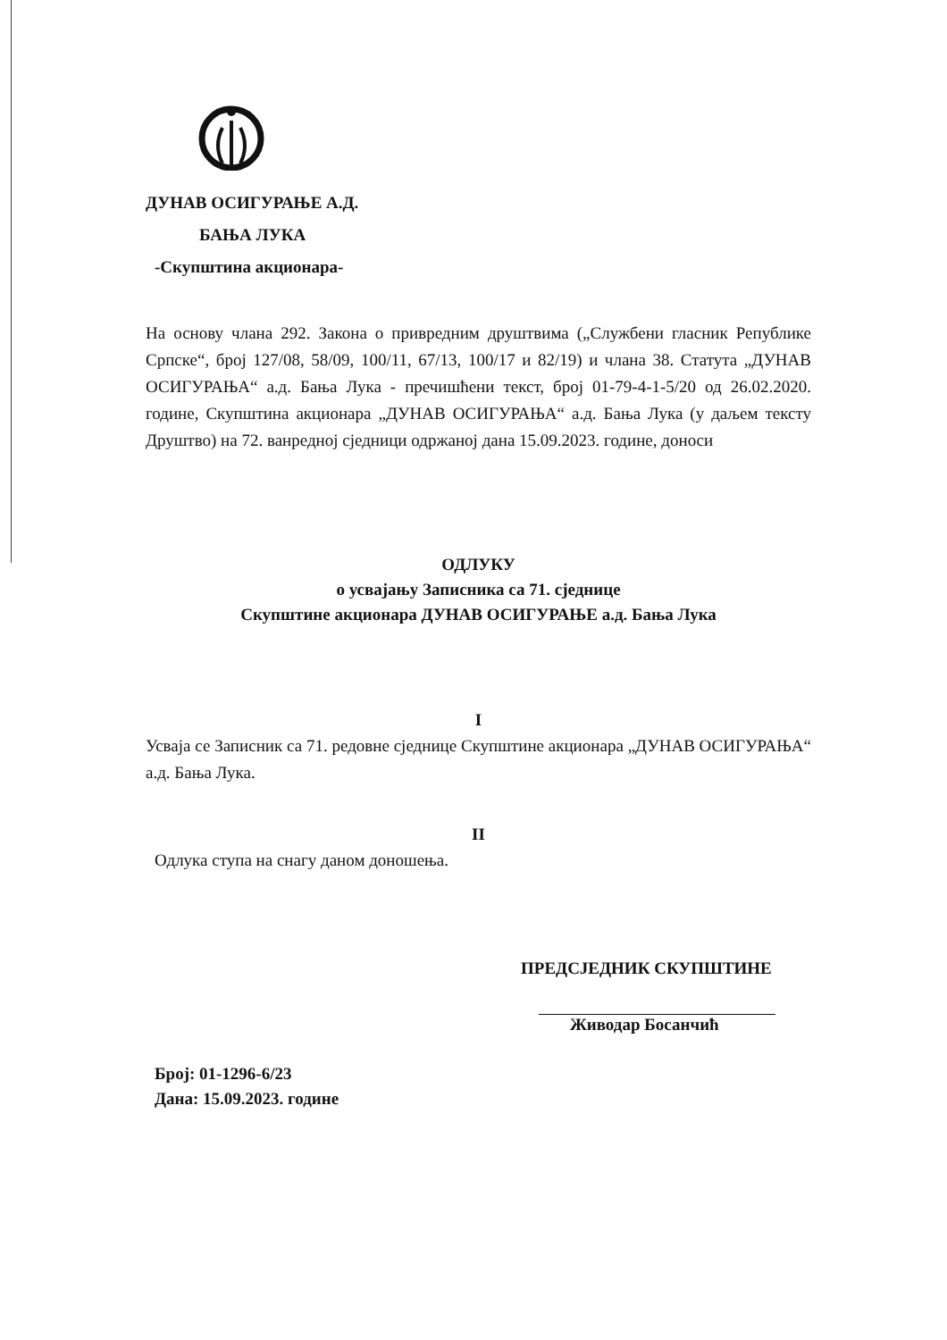ДУНАВ ОСИГУРАЊЕ А.Д.
БАЊА ЛУКА
-Скупштина акционара-
На основу члана 292. Закона о привредним друштвима („Службени гласник Републике Српске“, број 127/08, 58/09, 100/11, 67/13, 100/17 и 82/19) и члана 38. Статута „ДУНАВ ОСИГУРАЊА“ а.д. Бања Лука - пречишћени текст, број 01-79-4-1-5/20 од 26.02.2020. године, Скупштина акционара „ДУНАВ ОСИГУРАЊА“ а.д. Бања Лука (у даљем тексту Друштво) на 72. ванредној сједници одржаној дана 15.09.2023. године, доноси
ОДЛУКУ
о усвајању Записника са 71. сједнице
Скупштине акционара ДУНАВ ОСИГУРАЊЕ а.д. Бања Лука
I
Усваја се Записник са 71. редовне сједнице Скупштине акционара „ДУНАВ ОСИГУРАЊА“ а.д. Бања Лука.
II
Одлука ступа на снагу даном доношења.
ПРЕДСЈЕДНИК СКУПШТИНЕ
Живодар Босанчић
Број: 01-1296-6/23
Дана: 15.09.2023. године